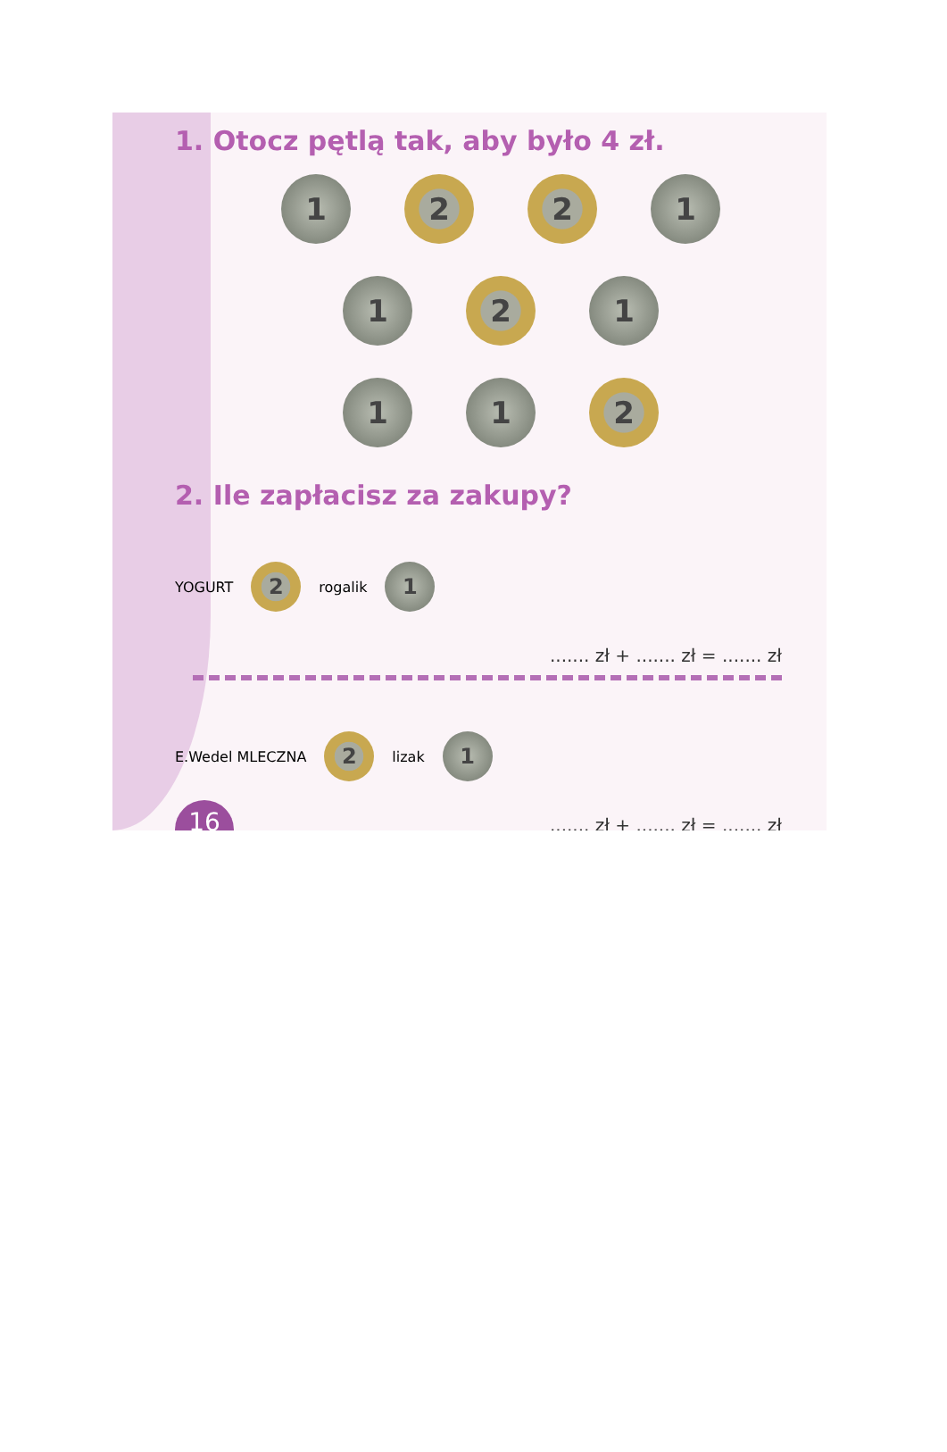1. Otocz pętlą tak, aby było 4 zł.
1 2 2 1
1 2 1
1 1 2
2. Ile zapłacisz za zakupy?
YOGURT
2
rogalik
1
....... zł + ....... zł = ....... zł
E.Wedel MLECZNA
2
lizak
1
....... zł + ....... zł = ....... zł
16